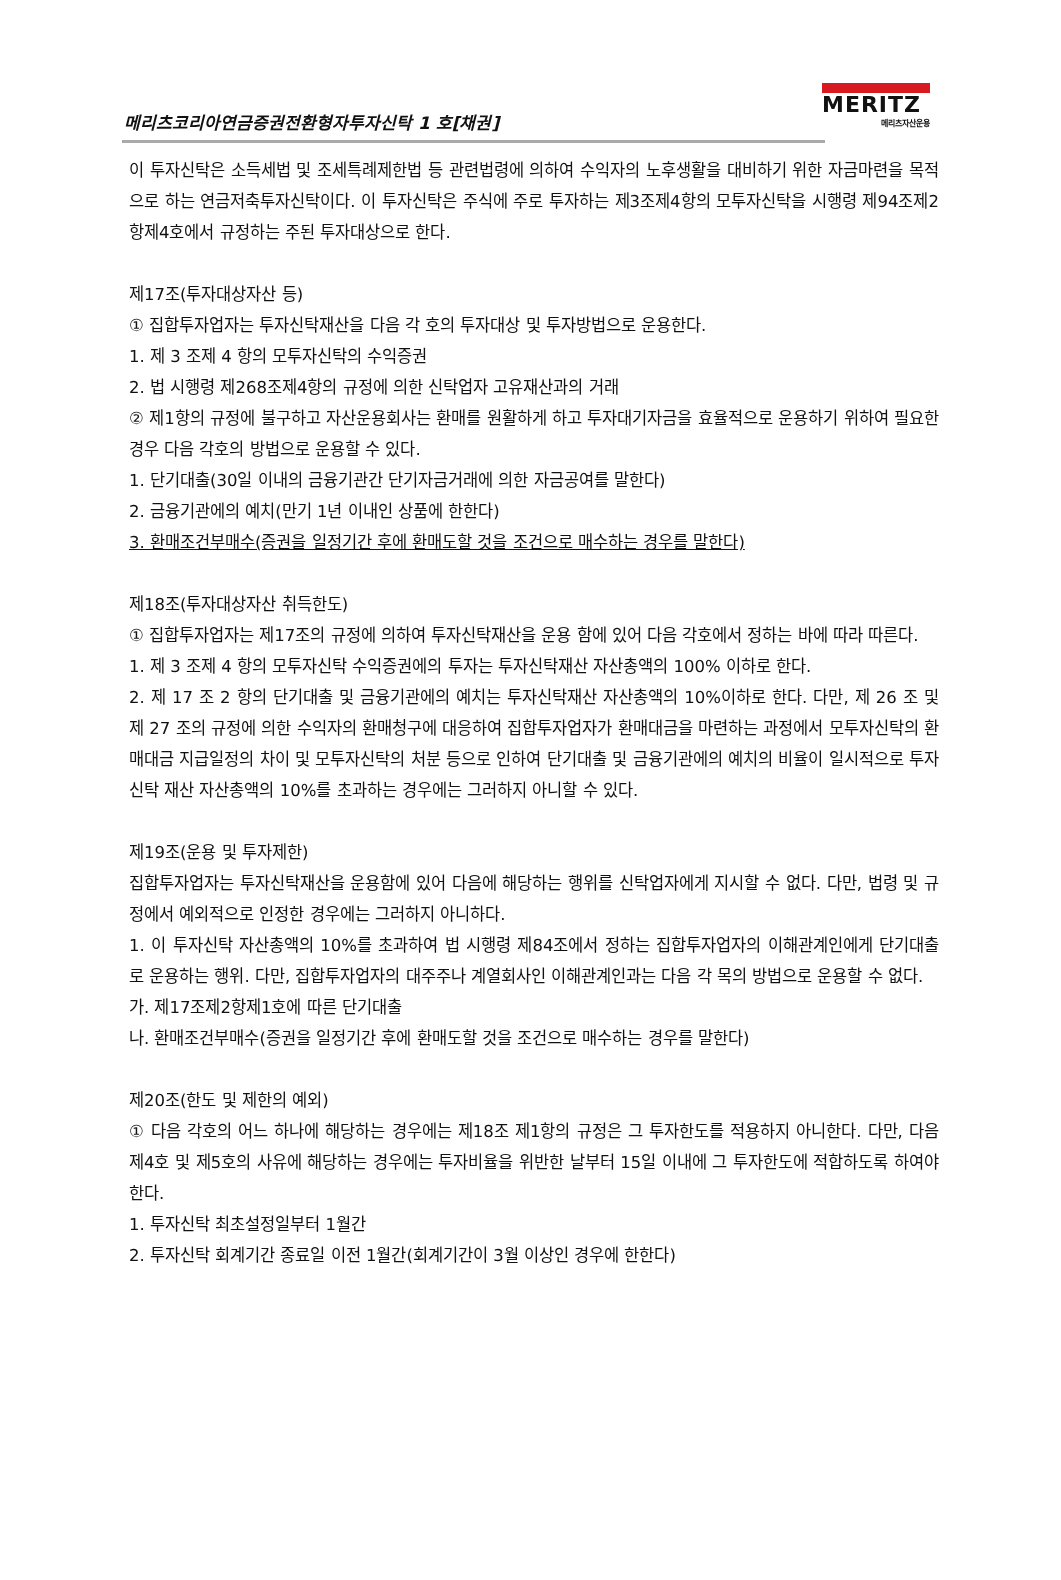메리츠코리아연금증권전환형자투자신탁 1 호[채권]
MERITZ
메리츠자산운용
이 투자신탁은 소득세법 및 조세특례제한법 등 관련법령에 의하여 수익자의 노후생활을 대비하기 위한 자금마련을 목적으로 하는 연금저축투자신탁이다. 이 투자신탁은 주식에 주로 투자하는 제3조제4항의 모투자신탁을 시행령 제94조제2항제4호에서 규정하는 주된 투자대상으로 한다.
제17조(투자대상자산 등)
① 집합투자업자는 투자신탁재산을 다음 각 호의 투자대상 및 투자방법으로 운용한다.
1. 제 3 조제 4 항의 모투자신탁의 수익증권
2. 법 시행령 제268조제4항의 규정에 의한 신탁업자 고유재산과의 거래
② 제1항의 규정에 불구하고 자산운용회사는 환매를 원활하게 하고 투자대기자금을 효율적으로 운용하기 위하여 필요한 경우 다음 각호의 방법으로 운용할 수 있다.
1. 단기대출(30일 이내의 금융기관간 단기자금거래에 의한 자금공여를 말한다)
2. 금융기관에의 예치(만기 1년 이내인 상품에 한한다)
3. 환매조건부매수(증권을 일정기간 후에 환매도할 것을 조건으로 매수하는 경우를 말한다)
제18조(투자대상자산 취득한도)
① 집합투자업자는 제17조의 규정에 의하여 투자신탁재산을 운용 함에 있어 다음 각호에서 정하는 바에 따라 따른다.
1. 제 3 조제 4 항의 모투자신탁 수익증권에의 투자는 투자신탁재산 자산총액의 100% 이하로 한다.
2. 제 17 조 2 항의 단기대출 및 금융기관에의 예치는 투자신탁재산 자산총액의 10%이하로 한다. 다만, 제 26 조 및 제 27 조의 규정에 의한 수익자의 환매청구에 대응하여 집합투자업자가 환매대금을 마련하는 과정에서 모투자신탁의 환매대금 지급일정의 차이 및 모투자신탁의 처분 등으로 인하여 단기대출 및 금융기관에의 예치의 비율이 일시적으로 투자신탁 재산 자산총액의 10%를 초과하는 경우에는 그러하지 아니할 수 있다.
제19조(운용 및 투자제한)
집합투자업자는 투자신탁재산을 운용함에 있어 다음에 해당하는 행위를 신탁업자에게 지시할 수 없다. 다만, 법령 및 규정에서 예외적으로 인정한 경우에는 그러하지 아니하다.
1. 이 투자신탁 자산총액의 10%를 초과하여 법 시행령 제84조에서 정하는 집합투자업자의 이해관계인에게 단기대출로 운용하는 행위. 다만, 집합투자업자의 대주주나 계열회사인 이해관계인과는 다음 각 목의 방법으로 운용할 수 없다.
가. 제17조제2항제1호에 따른 단기대출
나. 환매조건부매수(증권을 일정기간 후에 환매도할 것을 조건으로 매수하는 경우를 말한다)
제20조(한도 및 제한의 예외)
① 다음 각호의 어느 하나에 해당하는 경우에는 제18조 제1항의 규정은 그 투자한도를 적용하지 아니한다. 다만, 다음 제4호 및 제5호의 사유에 해당하는 경우에는 투자비율을 위반한 날부터 15일 이내에 그 투자한도에 적합하도록 하여야 한다.
1. 투자신탁 최초설정일부터 1월간
2. 투자신탁 회계기간 종료일 이전 1월간(회계기간이 3월 이상인 경우에 한한다)